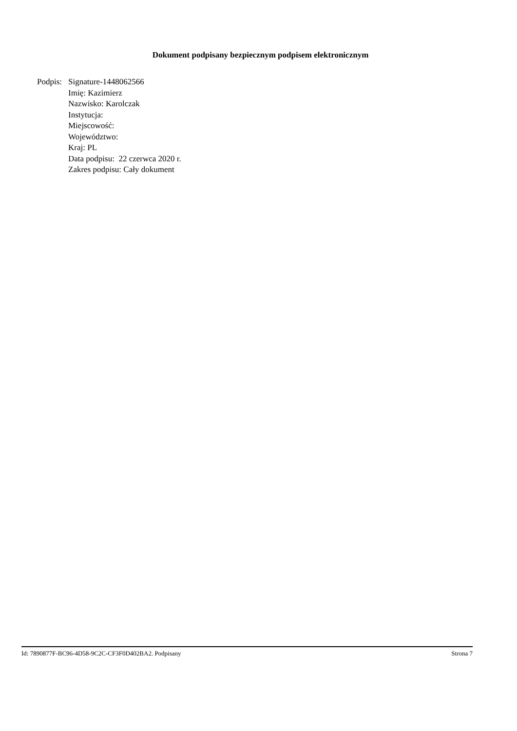Dokument podpisany bezpiecznym podpisem elektronicznym
Podpis:
Signature-1448062566
Imię: Kazimierz
Nazwisko: Karolczak
Instytucja:
Miejscowość:
Województwo:
Kraj: PL
Data podpisu: 22 czerwca 2020 r.
Zakres podpisu: Cały dokument
Id: 7890877F-BC96-4D58-9C2C-CF3F0D402BA2. Podpisany Strona 7